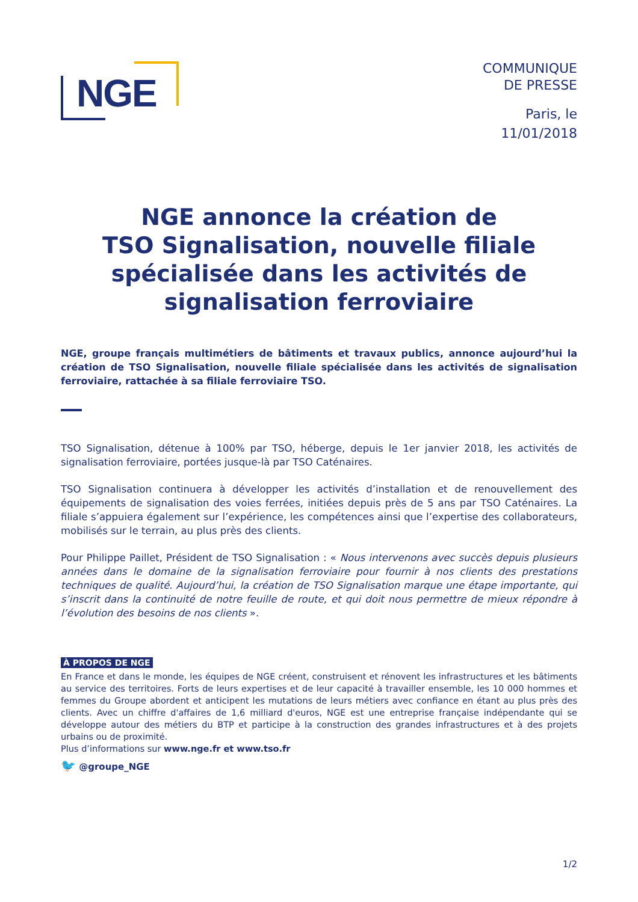NGE
COMMUNIQUE
DE PRESSE
Paris, le
11/01/2018
NGE annonce la création de
TSO Signalisation, nouvelle filiale spécialisée dans les activités de signalisation ferroviaire
NGE, groupe français multimétiers de bâtiments et travaux publics, annonce aujourd’hui la création de TSO Signalisation, nouvelle filiale spécialisée dans les activités de signalisation ferroviaire, rattachée à sa filiale ferroviaire TSO.
TSO Signalisation, détenue à 100% par TSO, héberge, depuis le 1er janvier 2018, les activités de signalisation ferroviaire, portées jusque-là par TSO Caténaires.
TSO Signalisation continuera à développer les activités d’installation et de renouvellement des équipements de signalisation des voies ferrées, initiées depuis près de 5 ans par TSO Caténaires. La filiale s’appuiera également sur l’expérience, les compétences ainsi que l’expertise des collaborateurs, mobilisés sur le terrain, au plus près des clients.
Pour Philippe Paillet, Président de TSO Signalisation : « Nous intervenons avec succès depuis plusieurs années dans le domaine de la signalisation ferroviaire pour fournir à nos clients des prestations techniques de qualité. Aujourd’hui, la création de TSO Signalisation marque une étape importante, qui s’inscrit dans la continuité de notre feuille de route, et qui doit nous permettre de mieux répondre à l’évolution des besoins de nos clients ».
À PROPOS DE NGE
En France et dans le monde, les équipes de NGE créent, construisent et rénovent les infrastructures et les bâtiments au service des territoires. Forts de leurs expertises et de leur capacité à travailler ensemble, les 10 000 hommes et femmes du Groupe abordent et anticipent les mutations de leurs métiers avec confiance en étant au plus près des clients. Avec un chiffre d'affaires de 1,6 milliard d'euros, NGE est une entreprise française indépendante qui se développe autour des métiers du BTP et participe à la construction des grandes infrastructures et à des projets urbains ou de proximité.
Plus d’informations sur www.nge.fr et www.tso.fr
🐦 @groupe_NGE
1/2